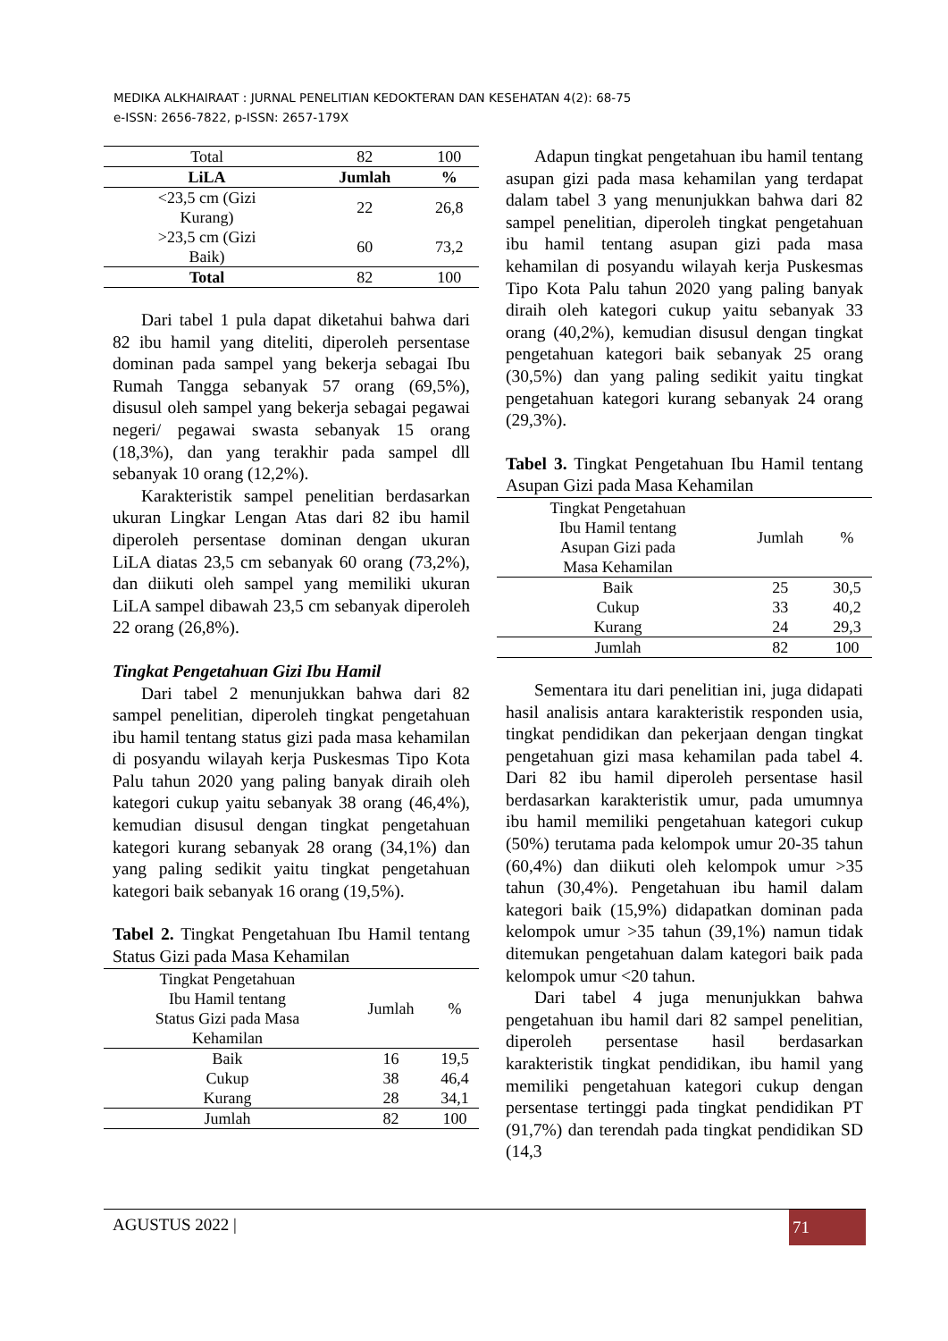MEDIKA ALKHAIRAAT : JURNAL PENELITIAN KEDOKTERAN DAN KESEHATAN 4(2): 68-75
e-ISSN: 2656-7822, p-ISSN: 2657-179X
| Total | 82 | 100 |
| LiLA | Jumlah | % |
| <23,5 cm (Gizi Kurang) | 22 | 26,8 |
| >23,5 cm (Gizi Baik) | 60 | 73,2 |
| Total | 82 | 100 |
Dari tabel 1 pula dapat diketahui bahwa dari 82 ibu hamil yang diteliti, diperoleh persentase dominan pada sampel yang bekerja sebagai Ibu Rumah Tangga sebanyak 57 orang (69,5%), disusul oleh sampel yang bekerja sebagai pegawai negeri/ pegawai swasta sebanyak 15 orang (18,3%), dan yang terakhir pada sampel dll sebanyak 10 orang (12,2%).
Karakteristik sampel penelitian berdasarkan ukuran Lingkar Lengan Atas dari 82 ibu hamil diperoleh persentase dominan dengan ukuran LiLA diatas 23,5 cm sebanyak 60 orang (73,2%), dan diikuti oleh sampel yang memiliki ukuran LiLA sampel dibawah 23,5 cm sebanyak diperoleh 22 orang (26,8%).
Tingkat Pengetahuan Gizi Ibu Hamil
Dari tabel 2 menunjukkan bahwa dari 82 sampel penelitian, diperoleh tingkat pengetahuan ibu hamil tentang status gizi pada masa kehamilan di posyandu wilayah kerja Puskesmas Tipo Kota Palu tahun 2020 yang paling banyak diraih oleh kategori cukup yaitu sebanyak 38 orang (46,4%), kemudian disusul dengan tingkat pengetahuan kategori kurang sebanyak 28 orang (34,1%) dan yang paling sedikit yaitu tingkat pengetahuan kategori baik sebanyak 16 orang (19,5%).
Tabel 2. Tingkat Pengetahuan Ibu Hamil tentang Status Gizi pada Masa Kehamilan
| Tingkat Pengetahuan Ibu Hamil tentang Status Gizi pada Masa Kehamilan | Jumlah | % |
| --- | --- | --- |
| Baik | 16 | 19,5 |
| Cukup | 38 | 46,4 |
| Kurang | 28 | 34,1 |
| Jumlah | 82 | 100 |
Adapun tingkat pengetahuan ibu hamil tentang asupan gizi pada masa kehamilan yang terdapat dalam tabel 3 yang menunjukkan bahwa dari 82 sampel penelitian, diperoleh tingkat pengetahuan ibu hamil tentang asupan gizi pada masa kehamilan di posyandu wilayah kerja Puskesmas Tipo Kota Palu tahun 2020 yang paling banyak diraih oleh kategori cukup yaitu sebanyak 33 orang (40,2%), kemudian disusul dengan tingkat pengetahuan kategori baik sebanyak 25 orang (30,5%) dan yang paling sedikit yaitu tingkat pengetahuan kategori kurang sebanyak 24 orang (29,3%).
Tabel 3. Tingkat Pengetahuan Ibu Hamil tentang Asupan Gizi pada Masa Kehamilan
| Tingkat Pengetahuan Ibu Hamil tentang Asupan Gizi pada Masa Kehamilan | Jumlah | % |
| --- | --- | --- |
| Baik | 25 | 30,5 |
| Cukup | 33 | 40,2 |
| Kurang | 24 | 29,3 |
| Jumlah | 82 | 100 |
Sementara itu dari penelitian ini, juga didapati hasil analisis antara karakteristik responden usia, tingkat pendidikan dan pekerjaan dengan tingkat pengetahuan gizi masa kehamilan pada tabel 4. Dari 82 ibu hamil diperoleh persentase hasil berdasarkan karakteristik umur, pada umumnya ibu hamil memiliki pengetahuan kategori cukup (50%) terutama pada kelompok umur 20-35 tahun (60,4%) dan diikuti oleh kelompok umur >35 tahun (30,4%). Pengetahuan ibu hamil dalam kategori baik (15,9%) didapatkan dominan pada kelompok umur >35 tahun (39,1%) namun tidak ditemukan pengetahuan dalam kategori baik pada kelompok umur <20 tahun.
Dari tabel 4 juga menunjukkan bahwa pengetahuan ibu hamil dari 82 sampel penelitian, diperoleh persentase hasil berdasarkan karakteristik tingkat pendidikan, ibu hamil yang memiliki pengetahuan kategori cukup dengan persentase tertinggi pada tingkat pendidikan PT (91,7%) dan terendah pada tingkat pendidikan SD (14,3
AGUSTUS 2022 |
71